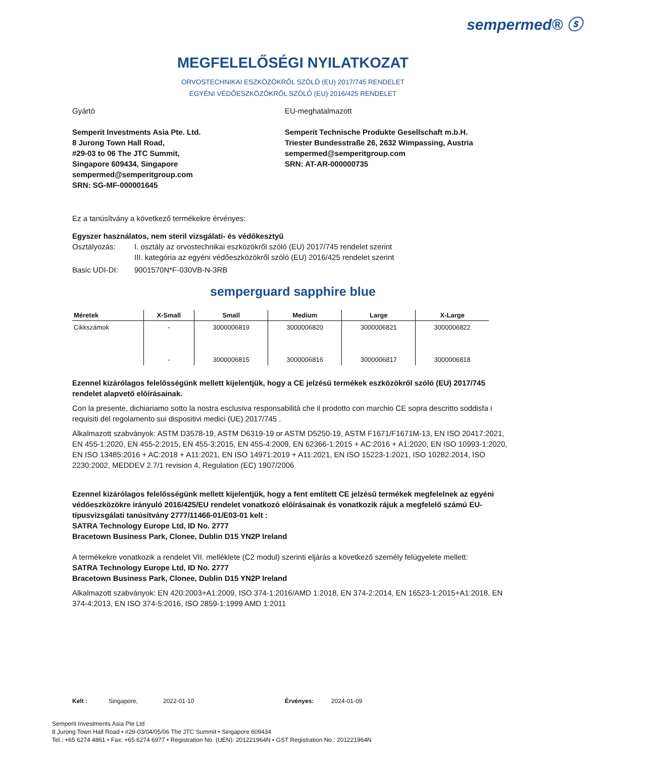sempermed® ⓢ
MEGFELELŐSÉGI NYILATKOZAT
ORVOSTECHNIKAI ESZKÖZÖKRŐL SZÓLÓ (EU) 2017/745 RENDELET
EGYÉNI VÉDŐESZKÖZÖKRŐL SZÓLÓ (EU) 2016/425 RENDELET
Gyártó
Semperit Investments Asia Pte. Ltd.
8 Jurong Town Hall Road,
#29-03 to 06 The JTC Summit,
Singapore 609434, Singapore
sempermed@semperitgroup.com
SRN: SG-MF-000001645
EU-meghatalmazott
Semperit Technische Produkte Gesellschaft m.b.H.
Triester Bundesstraße 26, 2632 Wimpassing, Austria
sempermed@semperitgroup.com
SRN: AT-AR-000000735
Ez a tanúsítvány a következő termékekre érvényes:
Egyszer használatos, nem steril vizsgálati- és védőkesztyű
Osztályozás: I. osztály az orvostechnikai eszközökről szóló (EU) 2017/745 rendelet szerint
III. kategória az egyéni védőeszközökről szóló (EU) 2016/425 rendelet szerint
Basic UDI-DI: 9001570N*F-030VB-N-3RB
semperguard sapphire blue
| Méretek | X-Small | Small | Medium | Large | X-Large |
| --- | --- | --- | --- | --- | --- |
| Cikkszámok | - | 3000006819 | 3000006820 | 3000006821 | 3000006822 |
| | - | 3000006815 | 3000006816 | 3000006817 | 3000006818 |
Ezennel kizárólagos felelősségünk mellett kijelentjük, hogy a CE jelzésű termékek eszközökről szóló (EU) 2017/745 rendelet alapvető előírásainak.
Con la presente, dichiariamo sotto la nostra esclusiva responsabilità che il prodotto con marchio CE sopra descritto soddisfa i requisiti del regolamento sui dispositivi medici (UE) 2017/745 .
Alkalmazott szabványok: ASTM D3578-19, ASTM D6319-19 or ASTM D5250-19, ASTM F1671/F1671M-13, EN ISO 20417:2021, EN 455-1:2020, EN 455-2:2015, EN 455-3:2015, EN 455-4:2009, EN 62366-1:2015 + AC:2016 + A1:2020, EN ISO 10993-1:2020, EN ISO 13485:2016 + AC:2018 + A11:2021, EN ISO 14971:2019 + A11:2021, EN ISO 15223-1:2021, ISO 10282:2014, ISO 2230:2002, MEDDEV 2.7/1 revision 4, Regulation (EC) 1907/2006
Ezennel kizárólagos felelősségünk mellett kijelentjük, hogy a fent említett CE jelzésű termékek megfelelnek az egyéni védőeszközökre irányuló 2016/425/EU rendelet vonatkozó előírásainak és vonatkozik rájuk a megfelelő számú EU-típusvizsgálati tanúsítvány 2777/11466-01/E03-01 kelt :
SATRA Technology Europe Ltd, ID No. 2777
Bracetown Business Park, Clonee, Dublin D15 YN2P Ireland
A termékekre vonatkozik a rendelet VII. melléklete (C2 modul) szerinti eljárás a következő személy felügyelete mellett:
SATRA Technology Europe Ltd, ID No. 2777
Bracetown Business Park, Clonee, Dublin D15 YN2P Ireland
Alkalmazott szabványok: EN 420:2003+A1:2009, ISO 374-1:2016/AMD 1:2018, EN 374-2:2014, EN 16523-1:2015+A1:2018, EN 374-4:2013, EN ISO 374-5:2016, ISO 2859-1:1999 AMD 1:2011
Kelt : Singapore, 2022-01-10 Érvényes: 2024-01-09
Semperit Investments Asia Pte Ltd
8 Jurong Town Hall Road • #29-03/04/05/06 The JTC Summit • Singapore 609434
Tel.: +65 6274 4861 • Fax: +65 6274 6977 • Registration No. (UEN): 201221964N • GST Registration No.: 201221964N